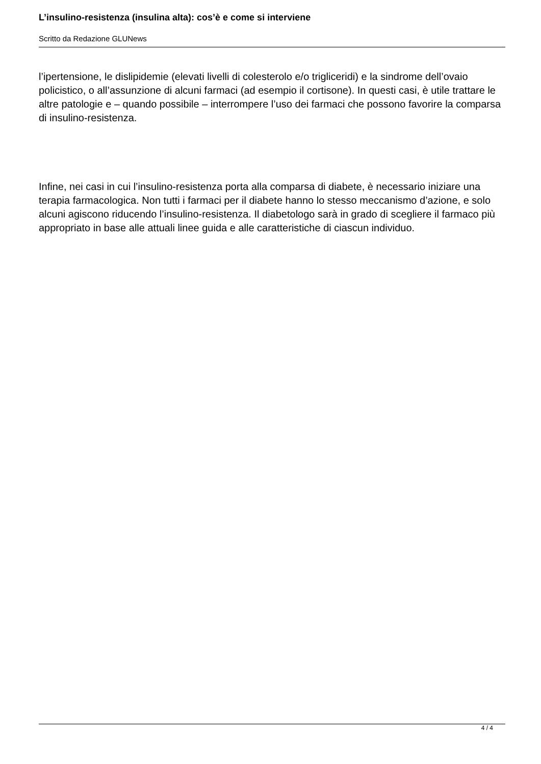L’insulino-resistenza (insulina alta): cos’è e come si interviene
Scritto da Redazione GLUNews
l’ipertensione, le dislipidemie (elevati livelli di colesterolo e/o trigliceridi) e la sindrome dell’ovaio policistico, o all’assunzione di alcuni farmaci (ad esempio il cortisone). In questi casi, è utile trattare le altre patologie e – quando possibile – interrompere l’uso dei farmaci che possono favorire la comparsa di insulino-resistenza.
Infine, nei casi in cui l’insulino-resistenza porta alla comparsa di diabete, è necessario iniziare una terapia farmacologica. Non tutti i farmaci per il diabete hanno lo stesso meccanismo d’azione, e solo alcuni agiscono riducendo l’insulino-resistenza. Il diabetologo sarà in grado di scegliere il farmaco più appropriato in base alle attuali linee guida e alle caratteristiche di ciascun individuo.
4 / 4